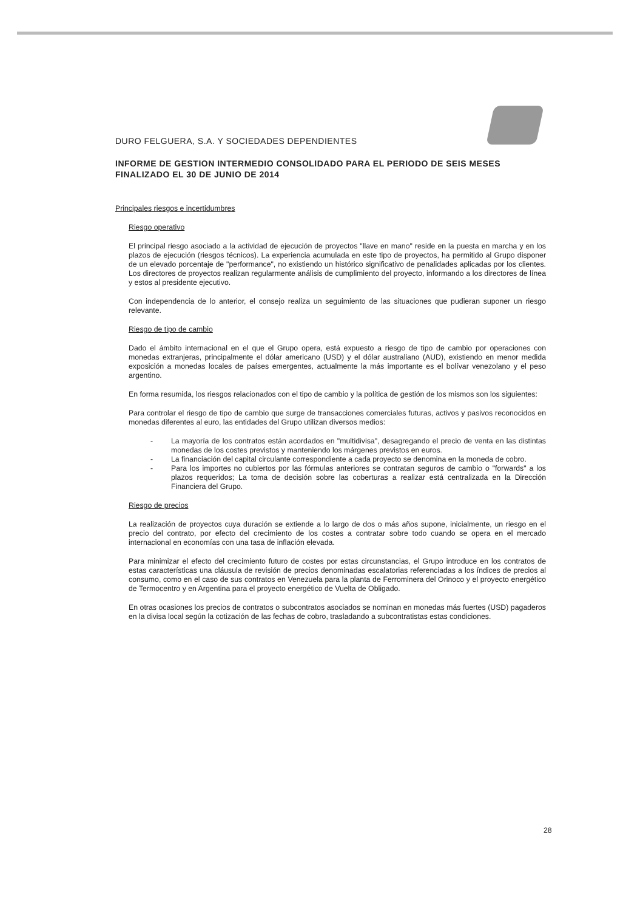DURO FELGUERA, S.A. Y SOCIEDADES DEPENDIENTES
INFORME DE GESTION INTERMEDIO CONSOLIDADO PARA EL PERIODO DE SEIS MESES FINALIZADO EL 30 DE JUNIO DE 2014
Principales riesgos e incertidumbres
Riesgo operativo
El principal riesgo asociado a la actividad de ejecución de proyectos "llave en mano" reside en la puesta en marcha y en los plazos de ejecución (riesgos técnicos). La experiencia acumulada en este tipo de proyectos, ha permitido al Grupo disponer de un elevado porcentaje de "performance", no existiendo un histórico significativo de penalidades aplicadas por los clientes. Los directores de proyectos realizan regularmente análisis de cumplimiento del proyecto, informando a los directores de línea y estos al presidente ejecutivo.
Con independencia de lo anterior, el consejo realiza un seguimiento de las situaciones que pudieran suponer un riesgo relevante.
Riesgo de tipo de cambio
Dado el ámbito internacional en el que el Grupo opera, está expuesto a riesgo de tipo de cambio por operaciones con monedas extranjeras, principalmente el dólar americano (USD) y el dólar australiano (AUD), existiendo en menor medida exposición a monedas locales de países emergentes, actualmente la más importante es el bolívar venezolano y el peso argentino.
En forma resumida, los riesgos relacionados con el tipo de cambio y la política de gestión de los mismos son los siguientes:
Para controlar el riesgo de tipo de cambio que surge de transacciones comerciales futuras, activos y pasivos reconocidos en monedas diferentes al euro, las entidades del Grupo utilizan diversos medios:
- La mayoría de los contratos están acordados en "multidivisa", desagregando el precio de venta en las distintas monedas de los costes previstos y manteniendo los márgenes previstos en euros.
- La financiación del capital circulante correspondiente a cada proyecto se denomina en la moneda de cobro.
- Para los importes no cubiertos por las fórmulas anteriores se contratan seguros de cambio o "forwards" a los plazos requeridos; La toma de decisión sobre las coberturas a realizar está centralizada en la Dirección Financiera del Grupo.
Riesgo de precios
La realización de proyectos cuya duración se extiende a lo largo de dos o más años supone, inicialmente, un riesgo en el precio del contrato, por efecto del crecimiento de los costes a contratar sobre todo cuando se opera en el mercado internacional en economías con una tasa de inflación elevada.
Para minimizar el efecto del crecimiento futuro de costes por estas circunstancias, el Grupo introduce en los contratos de estas características una cláusula de revisión de precios denominadas escalatorias referenciadas a los índices de precios al consumo, como en el caso de sus contratos en Venezuela para la planta de Ferrominera del Orinoco y el proyecto energético de Termocentro y en Argentina para el proyecto energético de Vuelta de Obligado.
En otras ocasiones los precios de contratos o subcontratos asociados se nominan en monedas más fuertes (USD) pagaderos en la divisa local según la cotización de las fechas de cobro, trasladando a subcontratistas estas condiciones.
28